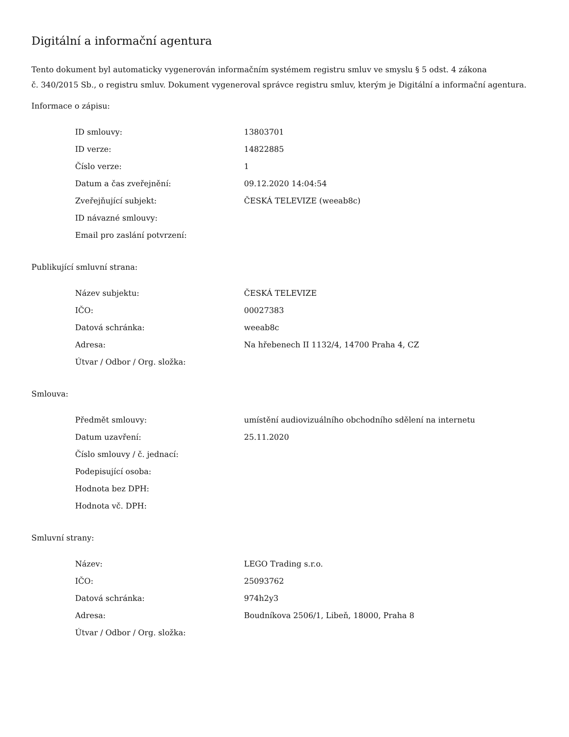Digitální a informační agentura
Tento dokument byl automaticky vygenerován informačním systémem registru smluv ve smyslu § 5 odst. 4 zákona
č. 340/2015 Sb., o registru smluv. Dokument vygeneroval správce registru smluv, kterým je Digitální a informační agentura.
Informace o zápisu:
| ID smlouvy: | 13803701 |
| ID verze: | 14822885 |
| Číslo verze: | 1 |
| Datum a čas zveřejnění: | 09.12.2020 14:04:54 |
| Zveřejňující subjekt: | ČESKÁ TELEVIZE (weeab8c) |
| ID návazné smlouvy: | |
| Email pro zaslání potvrzení: | |
Publikující smluvní strana:
| Název subjektu: | ČESKÁ TELEVIZE |
| IČO: | 00027383 |
| Datová schránka: | weeab8c |
| Adresa: | Na hřebenech II 1132/4, 14700 Praha 4, CZ |
| Útvar / Odbor / Org. složka: | |
Smlouva:
| Předmět smlouvy: | umístění audiovizuálního obchodního sdělení na internetu |
| Datum uzavření: | 25.11.2020 |
| Číslo smlouvy / č. jednací: | |
| Podepisující osoba: | |
| Hodnota bez DPH: | |
| Hodnota vč. DPH: | |
Smluvní strany:
| Název: | LEGO Trading s.r.o. |
| IČO: | 25093762 |
| Datová schránka: | 974h2y3 |
| Adresa: | Boudníkova 2506/1, Libeň, 18000, Praha 8 |
| Útvar / Odbor / Org. složka: | |